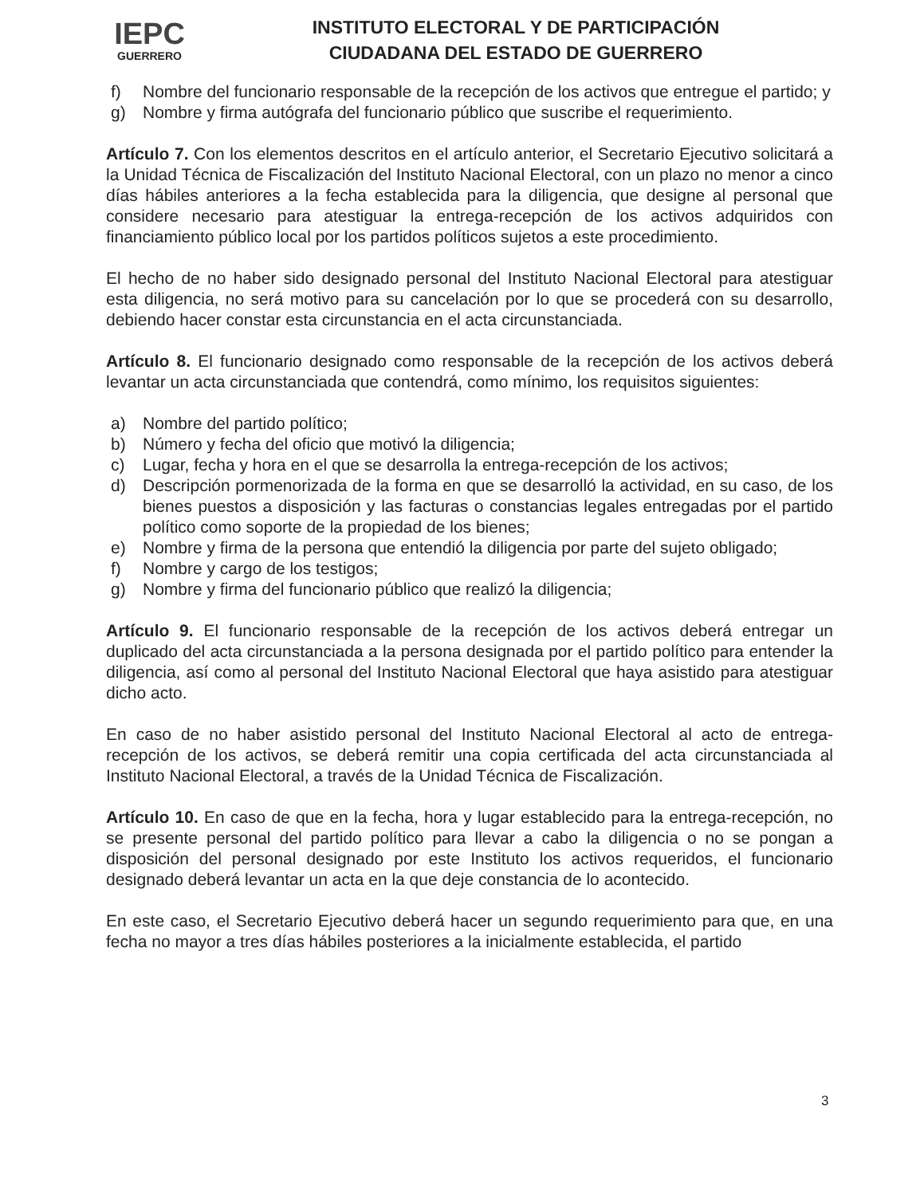IEPC
GUERRERO
INSTITUTO ELECTORAL Y DE PARTICIPACIÓN
CIUDADANA DEL ESTADO DE GUERRERO
f) Nombre del funcionario responsable de la recepción de los activos que entregue el partido; y
g) Nombre y firma autógrafa del funcionario público que suscribe el requerimiento.
Artículo 7. Con los elementos descritos en el artículo anterior, el Secretario Ejecutivo solicitará a la Unidad Técnica de Fiscalización del Instituto Nacional Electoral, con un plazo no menor a cinco días hábiles anteriores a la fecha establecida para la diligencia, que designe al personal que considere necesario para atestiguar la entrega-recepción de los activos adquiridos con financiamiento público local por los partidos políticos sujetos a este procedimiento.
El hecho de no haber sido designado personal del Instituto Nacional Electoral para atestiguar esta diligencia, no será motivo para su cancelación por lo que se procederá con su desarrollo, debiendo hacer constar esta circunstancia en el acta circunstanciada.
Artículo 8. El funcionario designado como responsable de la recepción de los activos deberá levantar un acta circunstanciada que contendrá, como mínimo, los requisitos siguientes:
a) Nombre del partido político;
b) Número y fecha del oficio que motivó la diligencia;
c) Lugar, fecha y hora en el que se desarrolla la entrega-recepción de los activos;
d) Descripción pormenorizada de la forma en que se desarrolló la actividad, en su caso, de los bienes puestos a disposición y las facturas o constancias legales entregadas por el partido político como soporte de la propiedad de los bienes;
e) Nombre y firma de la persona que entendió la diligencia por parte del sujeto obligado;
f) Nombre y cargo de los testigos;
g) Nombre y firma del funcionario público que realizó la diligencia;
Artículo 9. El funcionario responsable de la recepción de los activos deberá entregar un duplicado del acta circunstanciada a la persona designada por el partido político para entender la diligencia, así como al personal del Instituto Nacional Electoral que haya asistido para atestiguar dicho acto.
En caso de no haber asistido personal del Instituto Nacional Electoral al acto de entrega-recepción de los activos, se deberá remitir una copia certificada del acta circunstanciada al Instituto Nacional Electoral, a través de la Unidad Técnica de Fiscalización.
Artículo 10. En caso de que en la fecha, hora y lugar establecido para la entrega-recepción, no se presente personal del partido político para llevar a cabo la diligencia o no se pongan a disposición del personal designado por este Instituto los activos requeridos, el funcionario designado deberá levantar un acta en la que deje constancia de lo acontecido.
En este caso, el Secretario Ejecutivo deberá hacer un segundo requerimiento para que, en una fecha no mayor a tres días hábiles posteriores a la inicialmente establecida, el partido
3